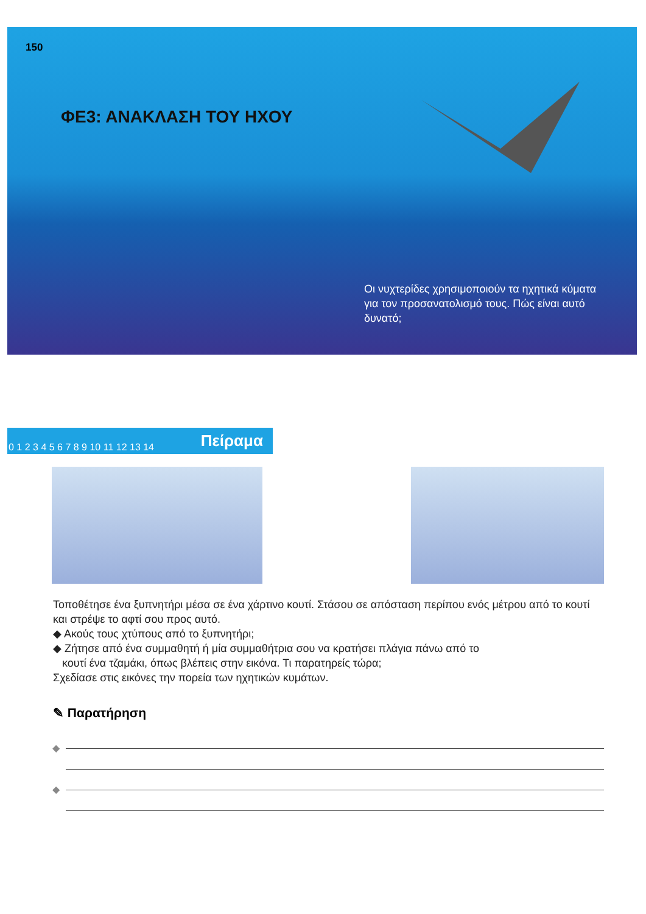150
ΦΕ3: ΑΝΑΚΛΑΣΗ ΤΟΥ ΗΧΟΥ
Οι νυχτερίδες χρησιμοποιούν τα ηχητικά κύματα για τον προσανατολισμό τους. Πώς είναι αυτό δυνατό;
0 1 2 3 4 5 6 7 8 9 10 11 12 13 14 Πείραμα
Τοποθέτησε ένα ξυπνητήρι μέσα σε ένα χάρτινο κουτί. Στάσου σε απόσταση περίπου ενός μέτρου από το κουτί και στρέψε το αφτί σου προς αυτό.
◆ Ακούς τους χτύπους από το ξυπνητήρι;
◆ Ζήτησε από ένα συμμαθητή ή μία συμμαθήτρια σου να κρατήσει πλάγια πάνω από το
κουτί ένα τζαμάκι, όπως βλέπεις στην εικόνα. Τι παρατηρείς τώρα;
Σχεδίασε στις εικόνες την πορεία των ηχητικών κυμάτων.
✎ Παρατήρηση
◆
◆